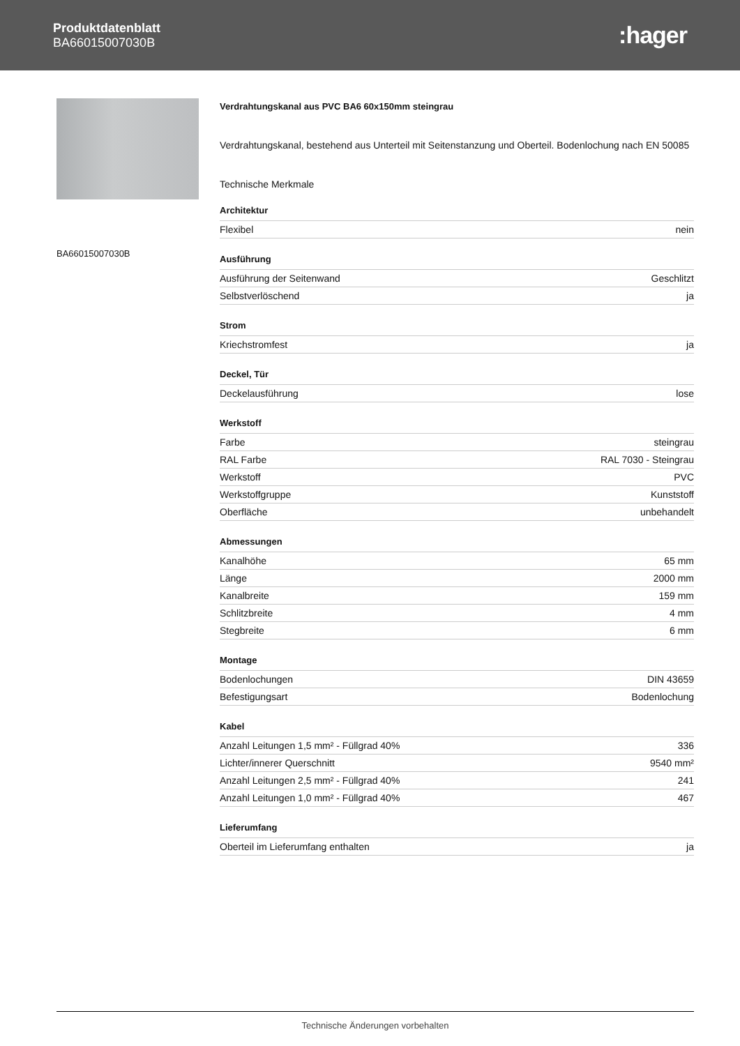Produktdatenblatt
BA66015007030B
:hager
BA66015007030B
Verdrahtungskanal aus PVC BA6 60x150mm steingrau
Verdrahtungskanal, bestehend aus Unterteil mit Seitenstanzung und Oberteil. Bodenlochung nach EN 50085
Technische Merkmale
Architektur
| Flexibel | nein |
Ausführung
| Ausführung der Seitenwand | Geschlitzt |
| Selbstverlöschend | ja |
Strom
| Kriechstromfest | ja |
Deckel, Tür
| Deckelausführung | lose |
Werkstoff
| Farbe | steingrau |
| RAL Farbe | RAL 7030 - Steingrau |
| Werkstoff | PVC |
| Werkstoffgruppe | Kunststoff |
| Oberfläche | unbehandelt |
Abmessungen
| Kanalhöhe | 65 mm |
| Länge | 2000 mm |
| Kanalbreite | 159 mm |
| Schlitzbreite | 4 mm |
| Stegbreite | 6 mm |
Montage
| Bodenlochungen | DIN 43659 |
| Befestigungsart | Bodenlochung |
Kabel
| Anzahl Leitungen 1,5 mm² - Füllgrad 40% | 336 |
| Lichter/innerer Querschnitt | 9540 mm² |
| Anzahl Leitungen 2,5 mm² - Füllgrad 40% | 241 |
| Anzahl Leitungen 1,0 mm² - Füllgrad 40% | 467 |
Lieferumfang
| Oberteil im Lieferumfang enthalten | ja |
Technische Änderungen vorbehalten